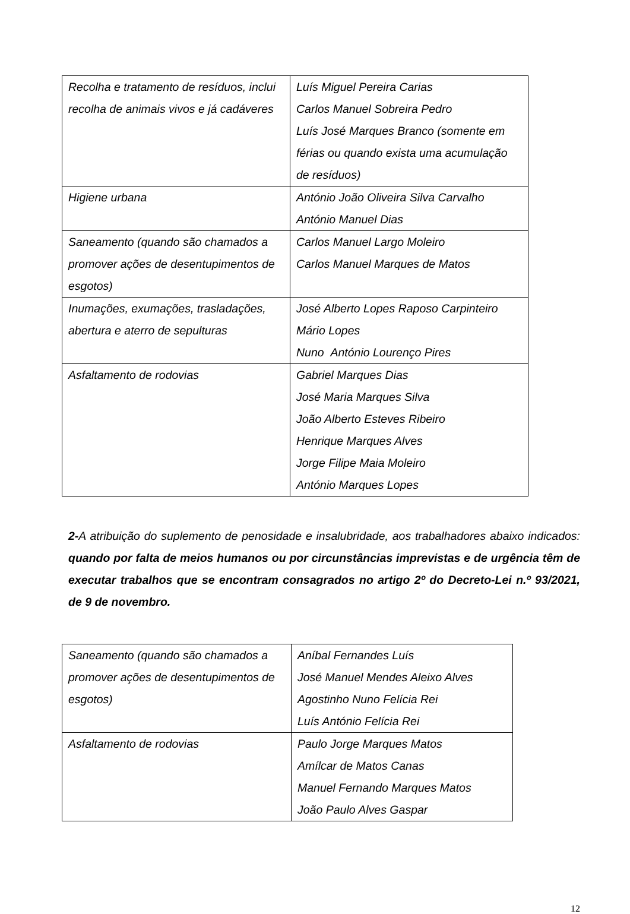| Recolha e tratamento de resíduos, inclui recolha de animais vivos e já cadáveres | Luís Miguel Pereira Carias Carlos Manuel Sobreira Pedro Luís José Marques Branco (somente em férias ou quando exista uma acumulação de resíduos) |
| Higiene urbana | António João Oliveira Silva Carvalho António Manuel Dias |
| Saneamento (quando são chamados a promover ações de desentupimentos de esgotos) | Carlos Manuel Largo Moleiro Carlos Manuel Marques de Matos |
| Inumações, exumações, trasladações, abertura e aterro de sepulturas | José Alberto Lopes Raposo Carpinteiro Mário Lopes Nuno António Lourenço Pires |
| Asfaltamento de rodovias | Gabriel Marques Dias José Maria Marques Silva João Alberto Esteves Ribeiro Henrique Marques Alves Jorge Filipe Maia Moleiro António Marques Lopes |
2-A atribuição do suplemento de penosidade e insalubridade, aos trabalhadores abaixo indicados: quando por falta de meios humanos ou por circunstâncias imprevistas e de urgência têm de executar trabalhos que se encontram consagrados no artigo 2º do Decreto-Lei n.º 93/2021, de 9 de novembro.
| Saneamento (quando são chamados a promover ações de desentupimentos de esgotos) | Aníbal Fernandes Luís José Manuel Mendes Aleixo Alves Agostinho Nuno Felícia Rei Luís António Felícia Rei |
| Asfaltamento de rodovias | Paulo Jorge Marques Matos Amílcar de Matos Canas Manuel Fernando Marques Matos João Paulo Alves Gaspar |
12